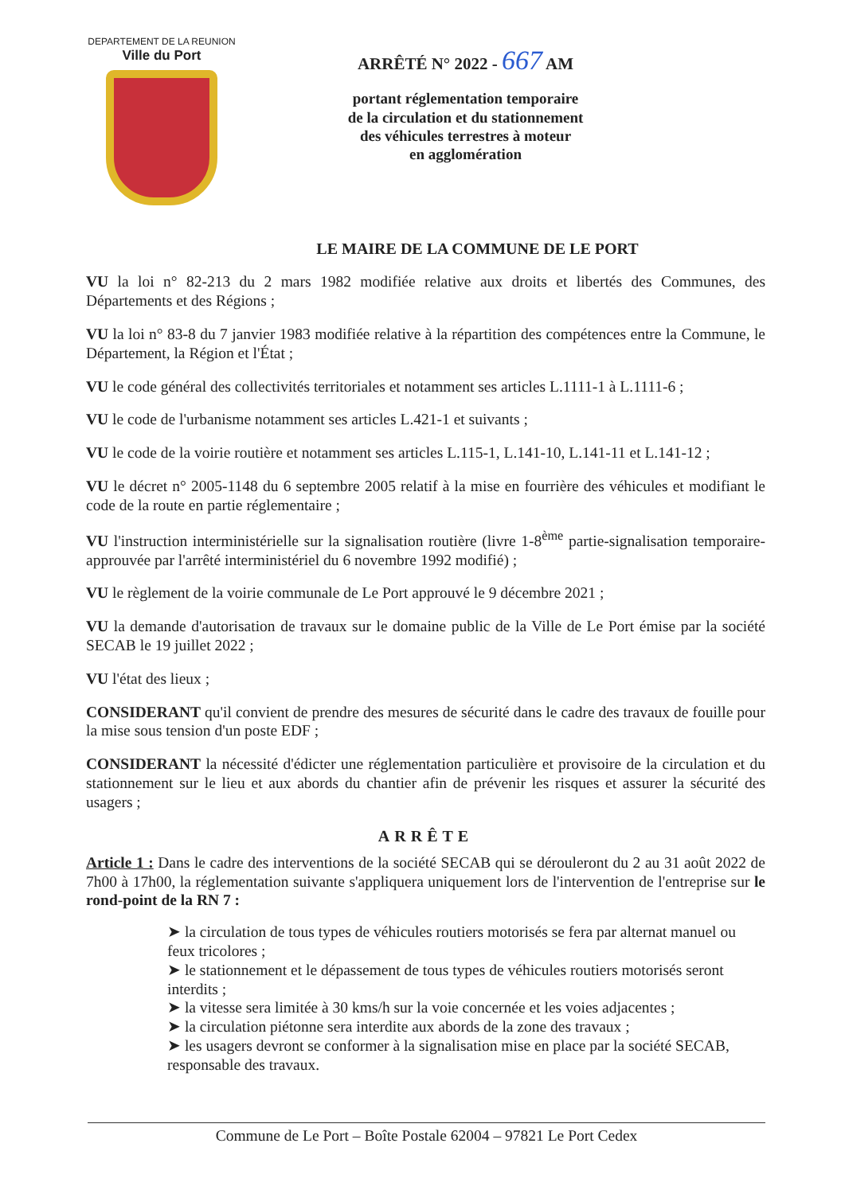DEPARTEMENT DE LA REUNION
Ville du Port
ARRÊTÉ N° 2022 - 667 AM
portant réglementation temporaire
de la circulation et du stationnement
des véhicules terrestres à moteur
en agglomération
LE MAIRE DE LA COMMUNE DE LE PORT
VU la loi n° 82-213 du 2 mars 1982 modifiée relative aux droits et libertés des Communes, des Départements et des Régions ;
VU la loi n° 83-8 du 7 janvier 1983 modifiée relative à la répartition des compétences entre la Commune, le Département, la Région et l'État ;
VU le code général des collectivités territoriales et notamment ses articles L.1111-1 à L.1111-6 ;
VU le code de l'urbanisme notamment ses articles L.421-1 et suivants ;
VU le code de la voirie routière et notamment ses articles L.115-1, L.141-10, L.141-11 et L.141-12 ;
VU le décret n° 2005-1148 du 6 septembre 2005 relatif à la mise en fourrière des véhicules et modifiant le code de la route en partie réglementaire ;
VU l'instruction interministérielle sur la signalisation routière (livre 1-8<sup>ème</sup> partie-signalisation temporaire-approuvée par l'arrêté interministériel du 6 novembre 1992 modifié) ;
VU le règlement de la voirie communale de Le Port approuvé le 9 décembre 2021 ;
VU la demande d'autorisation de travaux sur le domaine public de la Ville de Le Port émise par la société SECAB le 19 juillet 2022 ;
VU l'état des lieux ;
CONSIDERANT qu'il convient de prendre des mesures de sécurité dans le cadre des travaux de fouille pour la mise sous tension d'un poste EDF ;
CONSIDERANT la nécessité d'édicter une réglementation particulière et provisoire de la circulation et du stationnement sur le lieu et aux abords du chantier afin de prévenir les risques et assurer la sécurité des usagers ;
ARRÊTE
Article 1 : Dans le cadre des interventions de la société SECAB qui se dérouleront du 2 au 31 août 2022 de 7h00 à 17h00, la réglementation suivante s'appliquera uniquement lors de l'intervention de l'entreprise sur le rond-point de la RN 7 :
➤ la circulation de tous types de véhicules routiers motorisés se fera par alternat manuel ou feux tricolores ;
➤ le stationnement et le dépassement de tous types de véhicules routiers motorisés seront interdits ;
➤ la vitesse sera limitée à 30 kms/h sur la voie concernée et les voies adjacentes ;
➤ la circulation piétonne sera interdite aux abords de la zone des travaux ;
➤ les usagers devront se conformer à la signalisation mise en place par la société SECAB, responsable des travaux.
Commune de Le Port – Boîte Postale 62004 – 97821 Le Port Cedex